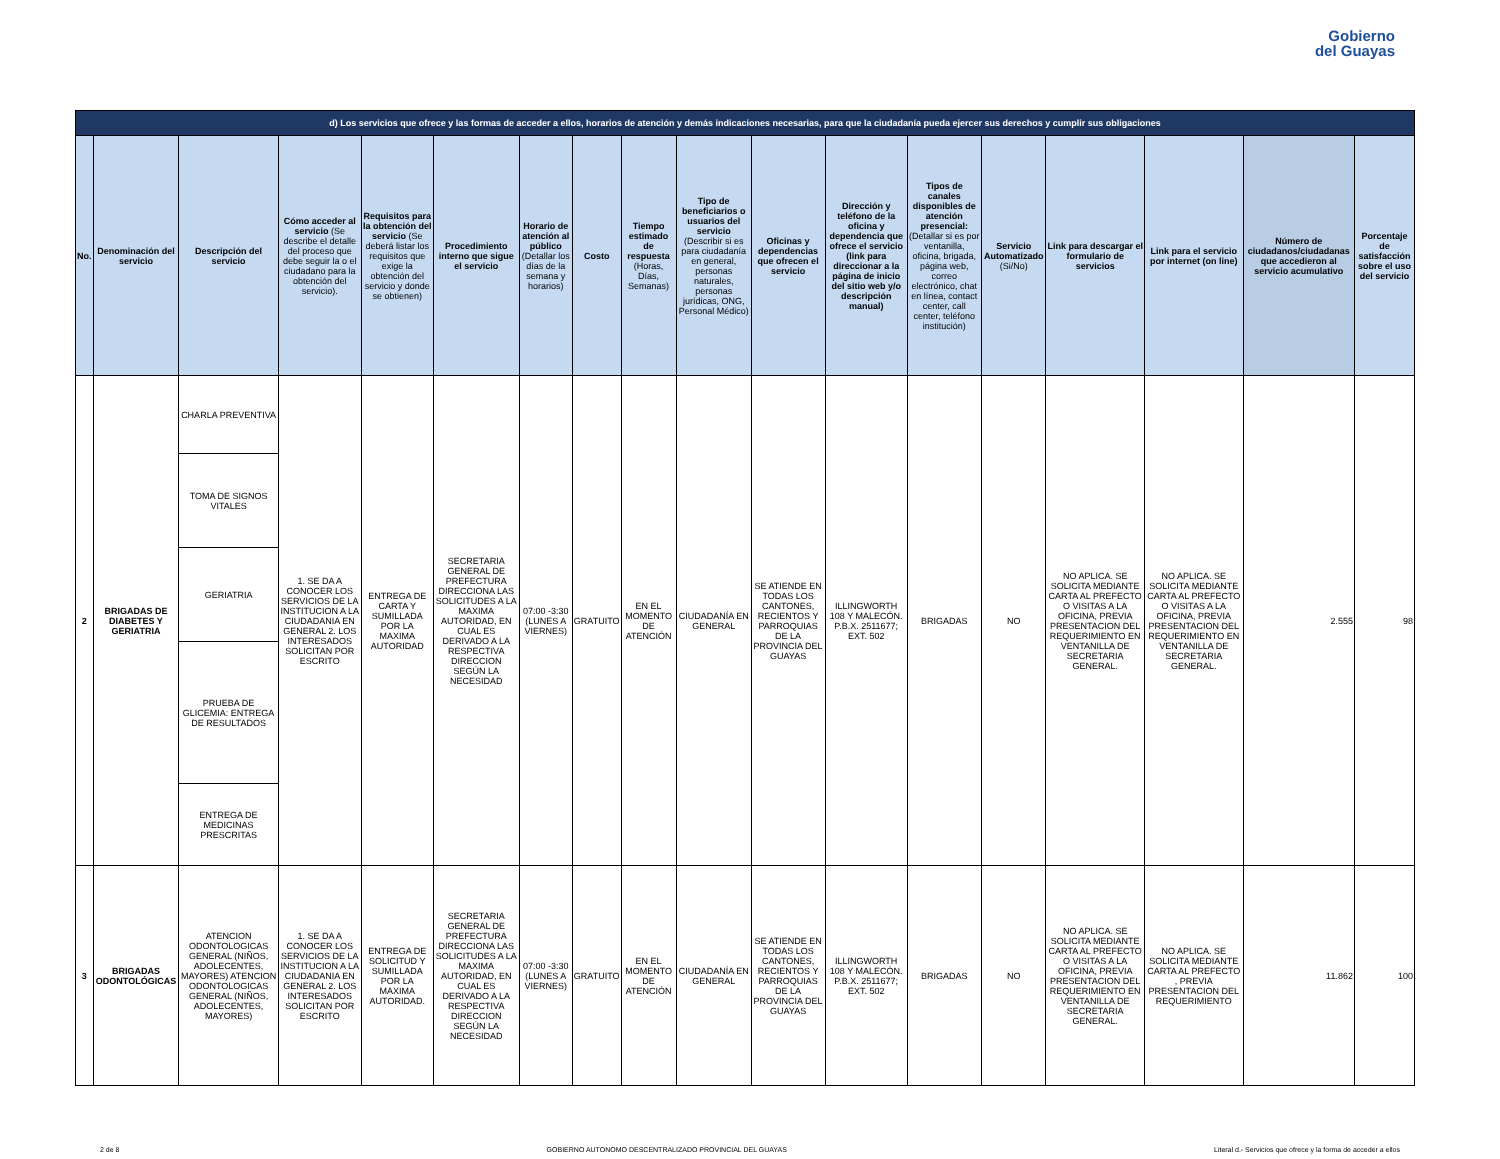Gobierno
del Guayas
| d) Los servicios que ofrece y las formas de acceder a ellos, horarios de atención y demás indicaciones necesarias, para que la ciudadanía pueda ejercer sus derechos y cumplir sus obligaciones | | | | | | | | | | | | | | | | | |
| No. | Denominación del servicio | Descripción del servicio | Cómo acceder al servicio (Se describe el detalle del proceso que debe seguir la o el ciudadano para la obtención del servicio). | Requisitos para la obtención del servicio (Se deberá listar los requisitos que exige la obtención del servicio y donde se obtienen) | Procedimiento interno que sigue el servicio | Horario de atención al público (Detallar los días de la semana y horarios) | Costo | Tiempo estimado de respuesta (Horas, Días, Semanas) | Tipo de beneficiarios o usuarios del servicio (Describir si es para ciudadanía en general, personas naturales, personas jurídicas, ONG, Personal Médico) | Oficinas y dependencias que ofrecen el servicio | Dirección y teléfono de la oficina y dependencia que ofrece el servicio (link para direccionar a la página de inicio del sitio web y/o descripción manual) | Tipos de canales disponibles de atención presencial: (Detallar si es por ventanilla, oficina, brigada, página web, correo electrónico, chat en línea, contact center, call center, teléfono institución) | Servicio Automatizado (Si/No) | Link para descargar el formulario de servicios | Link para el servicio por internet (on line) | Número de ciudadanos/ciudadanas que accedieron al servicio acumulativo | Porcentaje de satisfacción sobre el uso del servicio |
| 2 | BRIGADAS DE DIABETES Y GERIATRIA | CHARLA PREVENTIVA | 1. SE DA A CONOCER LOS SERVICIOS DE LA INSTITUCION A LA CIUDADANIA EN GENERAL 2. LOS INTERESADOS SOLICITAN POR ESCRITO | ENTREGA DE CARTA Y SUMILLADA POR LA MAXIMA AUTORIDAD | SECRETARIA GENERAL DE PREFECTURA DIRECCIONA LAS SOLICITUDES A LA MAXIMA AUTORIDAD, EN CUAL ES DERIVADO A LA RESPECTIVA DIRECCION SEGÚN LA NECESIDAD | 07:00 -3:30 (LUNES A VIERNES) | GRATUITO | EN EL MOMENTO DE ATENCIÓN | CIUDADANÍA EN GENERAL | SE ATIENDE EN TODAS LOS CANTONES, RECIENTOS Y PARROQUIAS DE LA PROVINCIA DEL GUAYAS | ILLINGWORTH 108 Y MALECÓN. P.B.X. 2511677; EXT. 502 | BRIGADAS | NO | NO APLICA. SE SOLICITA MEDIANTE CARTA AL PREFECTO O VISITAS A LA OFICINA, PREVIA PRESENTACION DEL REQUERIMIENTO EN VENTANILLA DE SECRETARIA GENERAL. | NO APLICA. SE SOLICITA MEDIANTE CARTA AL PREFECTO O VISITAS A LA OFICINA, PREVIA PRESENTACION DEL REQUERIMIENTO EN VENTANILLA DE SECRETARIA GENERAL. | 2.555 | 98 |
| | | TOMA DE SIGNOS VITALES | | | | | | | | | | | | | | | |
| | | GERIATRIA | | | | | | | | | | | | | | | |
| | | PRUEBA DE GLICEMIA: ENTREGA DE RESULTADOS | | | | | | | | | | | | | | | |
| | | ENTREGA DE MEDICINAS PRESCRITAS | | | | | | | | | | | | | | | |
| 3 | BRIGADAS ODONTOLÓGICAS | ATENCION ODONTOLOGICAS GENERAL (NIÑOS, ADOLECENTES, MAYORES) ATENCION ODONTOLOGICAS GENERAL (NIÑOS, ADOLECENTES, MAYORES) | 1. SE DA A CONOCER LOS SERVICIOS DE LA INSTITUCION A LA CIUDADANIA EN GENERAL 2. LOS INTERESADOS SOLICITAN POR ESCRITO | ENTREGA DE SOLICITUD Y SUMILLADA POR LA MAXIMA AUTORIDAD. | SECRETARIA GENERAL DE PREFECTURA DIRECCIONA LAS SOLICITUDES A LA MAXIMA AUTORIDAD, EN CUAL ES DERIVADO A LA RESPECTIVA DIRECCION SEGÚN LA NECESIDAD | 07:00 -3:30 (LUNES A VIERNES) | GRATUITO | EN EL MOMENTO DE ATENCIÓN | CIUDADANÍA EN GENERAL | SE ATIENDE EN TODAS LOS CANTONES, RECIENTOS Y PARROQUIAS DE LA PROVINCIA DEL GUAYAS | ILLINGWORTH 108 Y MALECÓN. P.B.X. 2511677; EXT. 502 | BRIGADAS | NO | NO APLICA. SE SOLICITA MEDIANTE CARTA AL PREFECTO O VISITAS A LA OFICINA, PREVIA PRESENTACION DEL REQUERIMIENTO EN VENTANILLA DE SECRETARIA GENERAL. | NO APLICA. SE SOLICITA MEDIANTE CARTA AL PREFECTO , PREVIA PRESENTACION DEL REQUERIMIENTO | 11.862 | 100 |
2 de 8 GOBIERNO AUTONOMO DESCENTRALIZADO PROVINCIAL DEL GUAYAS Literal d.- Servicios que ofrece y la forma de acceder a ellos